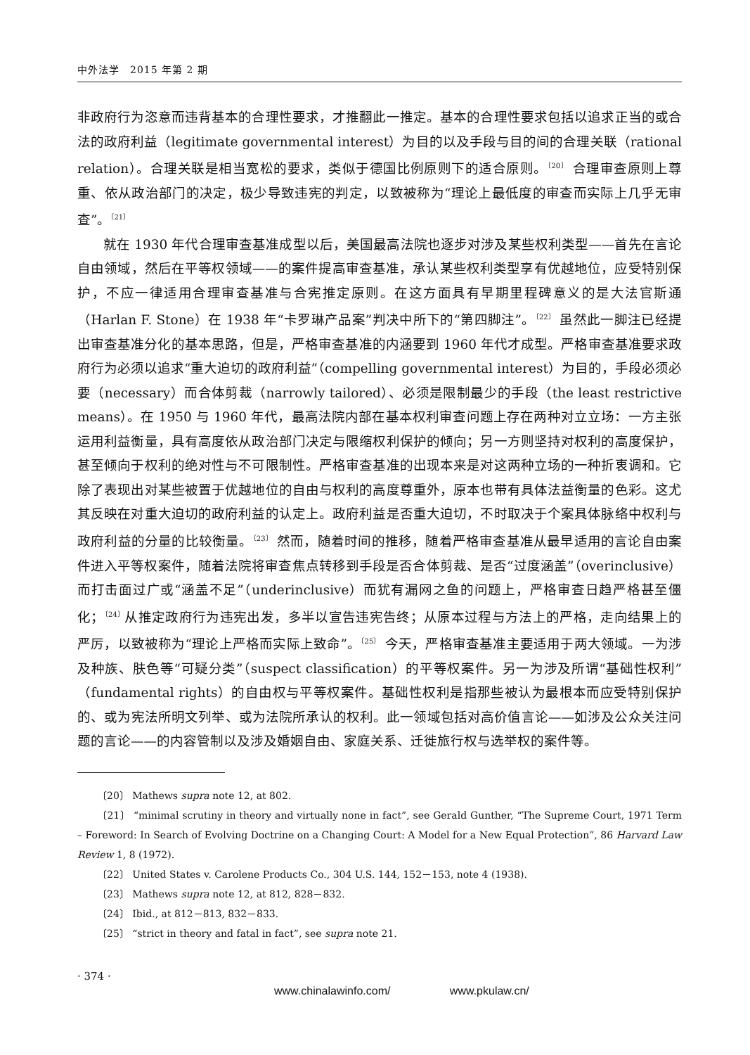中外法学　2015 年第 2 期
非政府行为恣意而违背基本的合理性要求，才推翻此一推定。基本的合理性要求包括以追求正当的或合法的政府利益（legitimate governmental interest）为目的以及手段与目的间的合理关联（rational relation）。合理关联是相当宽松的要求，类似于德国比例原则下的适合原则。<sup>〔20〕</sup> 合理审查原则上尊重、依从政治部门的决定，极少导致违宪的判定，以致被称为“理论上最低度的审查而实际上几乎无审查”。<sup>〔21〕</sup>
就在 1930 年代合理审查基准成型以后，美国最高法院也逐步对涉及某些权利类型——首先在言论自由领域，然后在平等权领域——的案件提高审查基准，承认某些权利类型享有优越地位，应受特别保护，不应一律适用合理审查基准与合宪推定原则。在这方面具有早期里程碑意义的是大法官斯通（Harlan F. Stone）在 1938 年“卡罗琳产品案”判决中所下的“第四脚注”。<sup>〔22〕</sup> 虽然此一脚注已经提出审查基准分化的基本思路，但是，严格审查基准的内涵要到 1960 年代才成型。严格审查基准要求政府行为必须以追求“重大迫切的政府利益”（compelling governmental interest）为目的，手段必须必要（necessary）而合体剪裁（narrowly tailored）、必须是限制最少的手段（the least restrictive means）。在 1950 与 1960 年代，最高法院内部在基本权利审查问题上存在两种对立立场：一方主张运用利益衡量，具有高度依从政治部门决定与限缩权利保护的倾向；另一方则坚持对权利的高度保护，甚至倾向于权利的绝对性与不可限制性。严格审查基准的出现本来是对这两种立场的一种折衷调和。它除了表现出对某些被置于优越地位的自由与权利的高度尊重外，原本也带有具体法益衡量的色彩。这尤其反映在对重大迫切的政府利益的认定上。政府利益是否重大迫切，不时取决于个案具体脉络中权利与政府利益的分量的比较衡量。<sup>〔23〕</sup> 然而，随着时间的推移，随着严格审查基准从最早适用的言论自由案件进入平等权案件，随着法院将审查焦点转移到手段是否合体剪裁、是否“过度涵盖”（overinclusive）而打击面过广或“涵盖不足”（underinclusive）而犹有漏网之鱼的问题上，严格审查日趋严格甚至僵化；<sup>〔24〕</sup>从推定政府行为违宪出发，多半以宣告违宪告终；从原本过程与方法上的严格，走向结果上的严厉，以致被称为“理论上严格而实际上致命”。<sup>〔25〕</sup> 今天，严格审查基准主要适用于两大领域。一为涉及种族、肤色等“可疑分类”（suspect classification）的平等权案件。另一为涉及所谓“基础性权利”（fundamental rights）的自由权与平等权案件。基础性权利是指那些被认为最根本而应受特别保护的、或为宪法所明文列举、或为法院所承认的权利。此一领域包括对高价值言论——如涉及公众关注问题的言论——的内容管制以及涉及婚姻自由、家庭关系、迁徙旅行权与选举权的案件等。
〔20〕 Mathews supra note 12, at 802.
〔21〕 “minimal scrutiny in theory and virtually none in fact”, see Gerald Gunther, “The Supreme Court, 1971 Term – Foreword: In Search of Evolving Doctrine on a Changing Court: A Model for a New Equal Protection”, 86 Harvard Law Review 1, 8 (1972).
〔22〕 United States v. Carolene Products Co., 304 U.S. 144, 152－153, note 4 (1938).
〔23〕 Mathews supra note 12, at 812, 828－832.
〔24〕 Ibid., at 812－813, 832－833.
〔25〕 “strict in theory and fatal in fact”, see supra note 21.
· 374 ·
www.chinalawinfo.com/ www.pkulaw.cn/